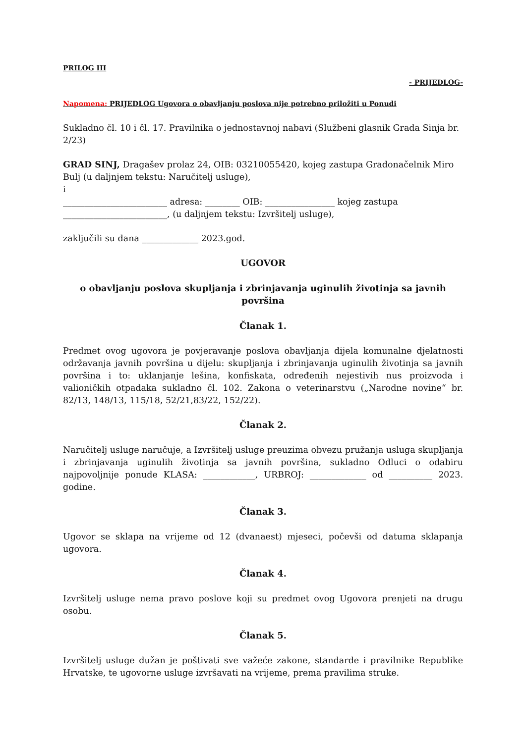PRILOG III
- PRIJEDLOG-
Napomena: PRIJEDLOG Ugovora o obavljanju poslova nije potrebno priložiti u Ponudi
Sukladno čl. 10 i čl. 17. Pravilnika o jednostavnoj nabavi (Službeni glasnik Grada Sinja br. 2/23)
GRAD SINJ, Dragašev prolaz 24, OIB: 03210055420, kojeg zastupa Gradonačelnik Miro Bulj (u daljnjem tekstu: Naručitelj usluge),
i
________________________ adresa: ________ OIB: ________________ kojeg zastupa ________________________, (u daljnjem tekstu: Izvršitelj usluge),
zaključili su dana _____________ 2023.god.
UGOVOR
o obavljanju poslova skupljanja i zbrinjavanja uginulih životinja sa javnih površina
Članak 1.
Predmet ovog ugovora je povjeravanje poslova obavljanja dijela komunalne djelatnosti održavanja javnih površina u dijelu: skupljanja i zbrinjavanja uginulih životinja sa javnih površina i to: uklanjanje lešina, konfiskata, određenih nejestivih nus proizvoda i valioničkih otpadaka sukladno čl. 102. Zakona o veterinarstvu („Narodne novine“ br. 82/13, 148/13, 115/18, 52/21,83/22, 152/22).
Članak 2.
Naručitelj usluge naručuje, a Izvršitelj usluge preuzima obvezu pružanja usluga skupljanja i zbrinjavanja uginulih životinja sa javnih površina, sukladno Odluci o odabiru najpovoljnije ponude KLASA: ____________, URBROJ: _____________ od __________ 2023. godine.
Članak 3.
Ugovor se sklapa na vrijeme od 12 (dvanaest) mjeseci, počevši od datuma sklapanja ugovora.
Članak 4.
Izvršitelj usluge nema pravo poslove koji su predmet ovog Ugovora prenjeti na drugu osobu.
Članak 5.
Izvršitelj usluge dužan je poštivati sve važeće zakone, standarde i pravilnike Republike Hrvatske, te ugovorne usluge izvršavati na vrijeme, prema pravilima struke.